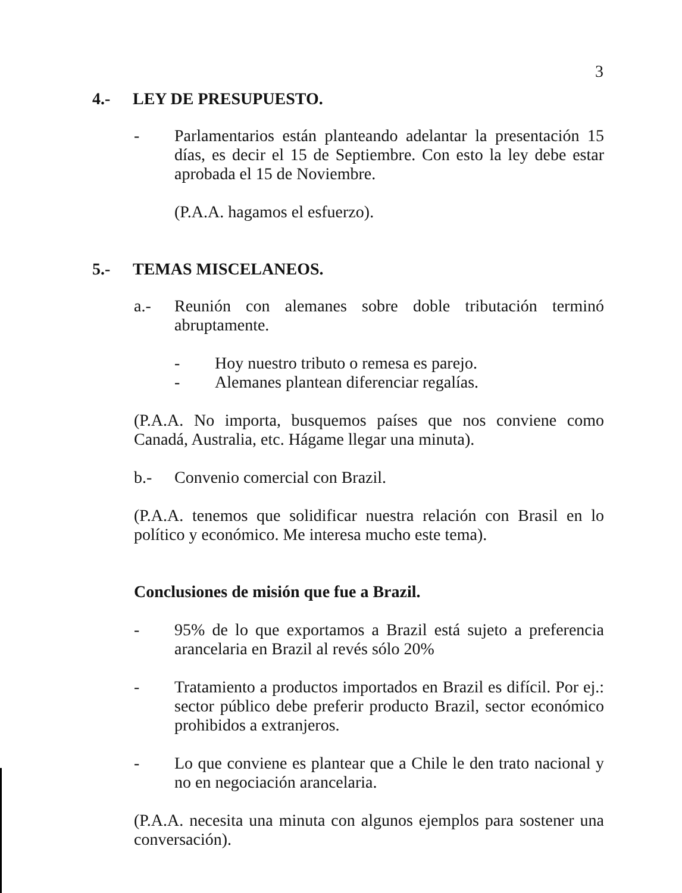3
4.- LEY DE PRESUPUESTO.
- Parlamentarios están planteando adelantar la presentación 15 días, es decir el 15 de Septiembre. Con esto la ley debe estar aprobada el 15 de Noviembre.
(P.A.A. hagamos el esfuerzo).
5.- TEMAS MISCELANEOS.
a.- Reunión con alemanes sobre doble tributación terminó abruptamente.
- Hoy nuestro tributo o remesa es parejo.
- Alemanes plantean diferenciar regalías.
(P.A.A. No importa, busquemos países que nos conviene como Canadá, Australia, etc. Hágame llegar una minuta).
b.- Convenio comercial con Brazil.
(P.A.A. tenemos que solidificar nuestra relación con Brasil en lo político y económico. Me interesa mucho este tema).
Conclusiones de misión que fue a Brazil.
- 95% de lo que exportamos a Brazil está sujeto a preferencia arancelaria en Brazil al revés sólo 20%
- Tratamiento a productos importados en Brazil es difícil. Por ej.: sector público debe preferir producto Brazil, sector económico prohibidos a extranjeros.
- Lo que conviene es plantear que a Chile le den trato nacional y no en negociación arancelaria.
(P.A.A. necesita una minuta con algunos ejemplos para sostener una conversación).